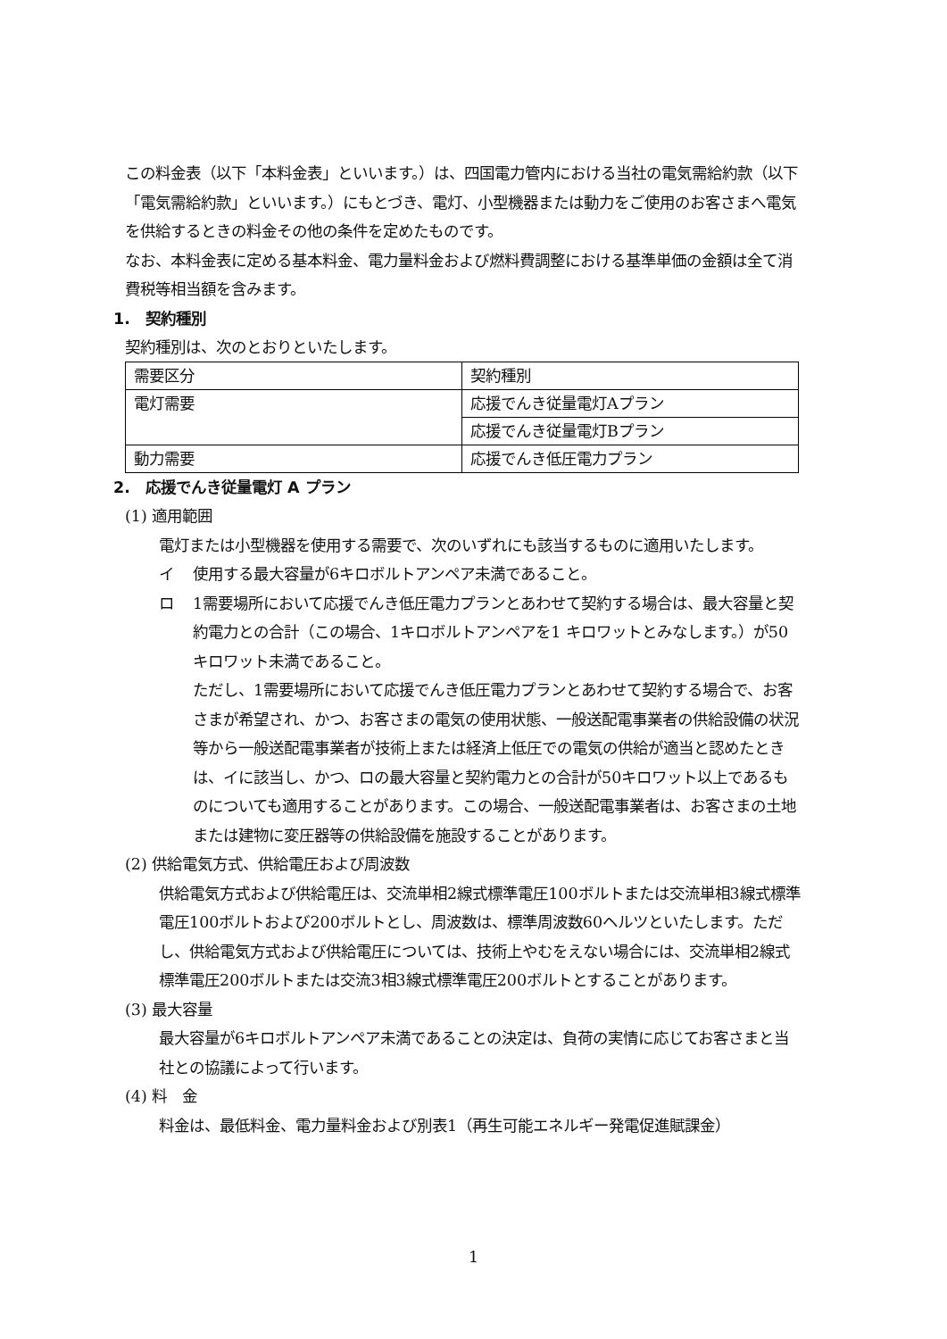この料金表（以下「本料金表」といいます。）は、四国電力管内における当社の電気需給約款（以下「電気需給約款」といいます。）にもとづき、電灯、小型機器または動力をご使用のお客さまへ電気を供給するときの料金その他の条件を定めたものです。
なお、本料金表に定める基本料金、電力量料金および燃料費調整における基準単価の金額は全て消費税等相当額を含みます。
1.　契約種別
契約種別は、次のとおりといたします。
| 需要区分 | 契約種別 |
| 電灯需要 | 応援でんき従量電灯Aプラン |
| | 応援でんき従量電灯Bプラン |
| 動力需要 | 応援でんき低圧電力プラン |
2.　応援でんき従量電灯 A プラン
(1) 適用範囲
電灯または小型機器を使用する需要で、次のいずれにも該当するものに適用いたします。
イ 使用する最大容量が6キロボルトアンペア未満であること。
ロ 1需要場所において応援でんき低圧電力プランとあわせて契約する場合は、最大容量と契約電力との合計（この場合、1キロボルトアンペアを1 キロワットとみなします。）が50キロワット未満であること。
ただし、1需要場所において応援でんき低圧電力プランとあわせて契約する場合で、お客さまが希望され、かつ、お客さまの電気の使用状態、一般送配電事業者の供給設備の状況等から一般送配電事業者が技術上または経済上低圧での電気の供給が適当と認めたときは、イに該当し、かつ、ロの最大容量と契約電力との合計が50キロワット以上であるものについても適用することがあります。この場合、一般送配電事業者は、お客さまの土地または建物に変圧器等の供給設備を施設することがあります。
(2) 供給電気方式、供給電圧および周波数
供給電気方式および供給電圧は、交流単相2線式標準電圧100ボルトまたは交流単相3線式標準電圧100ボルトおよび200ボルトとし、周波数は、標準周波数60ヘルツといたします。ただし、供給電気方式および供給電圧については、技術上やむをえない場合には、交流単相2線式標準電圧200ボルトまたは交流3相3線式標準電圧200ボルトとすることがあります。
(3) 最大容量
最大容量が6キロボルトアンペア未満であることの決定は、負荷の実情に応じてお客さまと当社との協議によって行います。
(4) 料　金
料金は、最低料金、電力量料金および別表1（再生可能エネルギー発電促進賦課金）
1